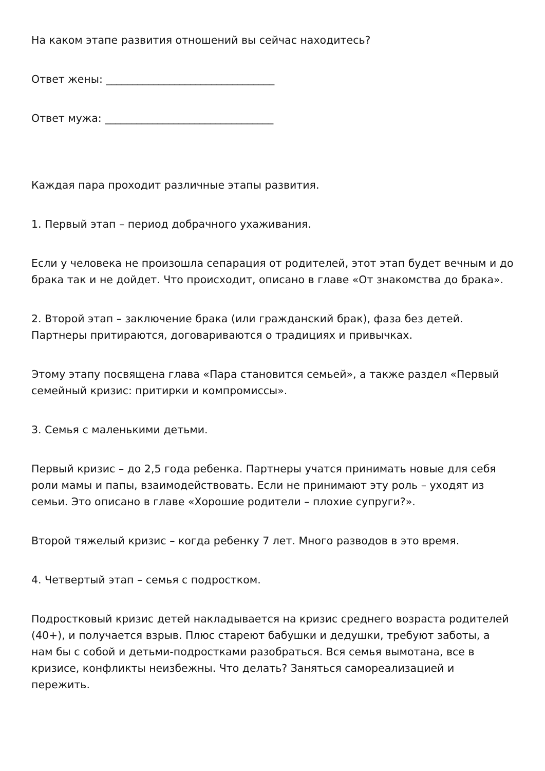На каком этапе развития отношений вы сейчас находитесь?
Ответ жены: ________________________________
Ответ мужа: ________________________________
Каждая пара проходит различные этапы развития.
1. Первый этап – период добрачного ухаживания.
Если у человека не произошла сепарация от родителей, этот этап будет вечным и до брака так и не дойдет. Что происходит, описано в главе «От знакомства до брака».
2. Второй этап – заключение брака (или гражданский брак), фаза без детей. Партнеры притираются, договариваются о традициях и привычках.
Этому этапу посвящена глава «Пара становится семьей», а также раздел «Первый семейный кризис: притирки и компромиссы».
3. Семья с маленькими детьми.
Первый кризис – до 2,5 года ребенка. Партнеры учатся принимать новые для себя роли мамы и папы, взаимодействовать. Если не принимают эту роль – уходят из семьи. Это описано в главе «Хорошие родители – плохие супруги?».
Второй тяжелый кризис – когда ребенку 7 лет. Много разводов в это время.
4. Четвертый этап – семья с подростком.
Подростковый кризис детей накладывается на кризис среднего возраста родителей (40+), и получается взрыв. Плюс стареют бабушки и дедушки, требуют заботы, а нам бы с собой и детьми-подростками разобраться. Вся семья вымотана, все в кризисе, конфликты неизбежны. Что делать? Заняться самореализацией и пережить.